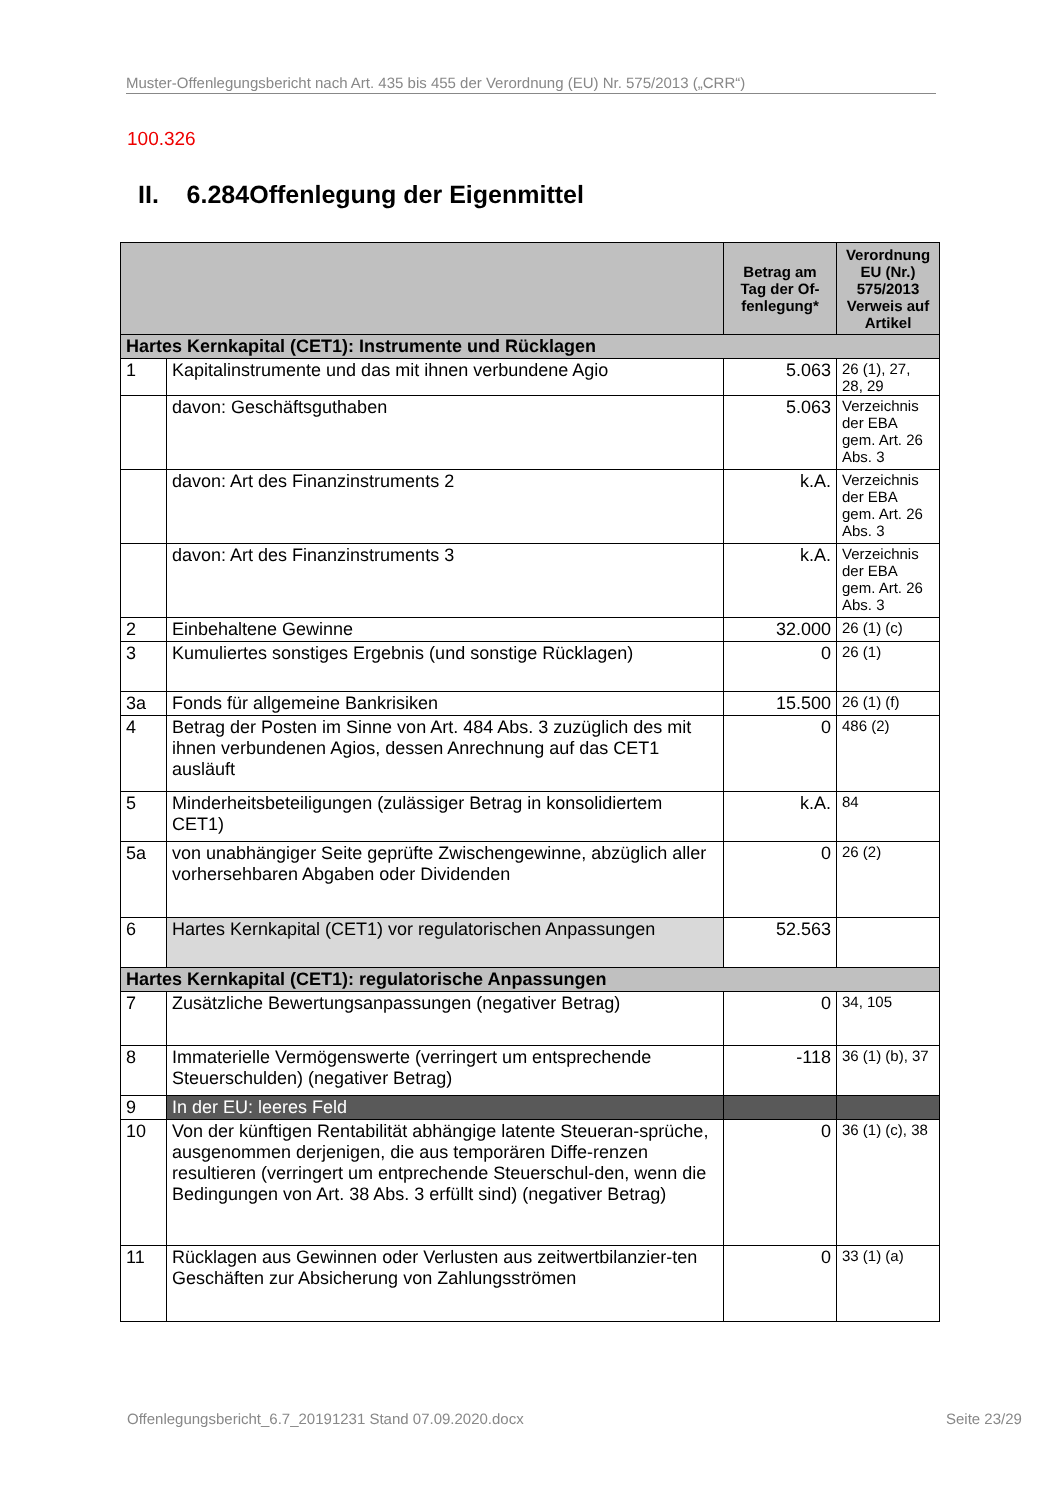Muster-Offenlegungsbericht nach Art. 435 bis 455 der Verordnung (EU) Nr. 575/2013 („CRR“)
100.326
II. 6.284Offenlegung der Eigenmittel
| | | Betrag am Tag der Of-fenlegung* | Verordnung EU (Nr.) 575/2013 Verweis auf Artikel |
| --- | --- | --- | --- |
| Hartes Kernkapital (CET1): Instrumente und Rücklagen | | | |
| 1 | Kapitalinstrumente und das mit ihnen verbundene Agio | 5.063 | 26 (1), 27, 28, 29 |
| | davon: Geschäftsguthaben | 5.063 | Verzeichnis der EBA gem. Art. 26 Abs. 3 |
| | davon: Art des Finanzinstruments 2 | k.A. | Verzeichnis der EBA gem. Art. 26 Abs. 3 |
| | davon: Art des Finanzinstruments 3 | k.A. | Verzeichnis der EBA gem. Art. 26 Abs. 3 |
| 2 | Einbehaltene Gewinne | 32.000 | 26 (1) (c) |
| 3 | Kumuliertes sonstiges Ergebnis (und sonstige Rücklagen) | 0 | 26 (1) |
| 3a | Fonds für allgemeine Bankrisiken | 15.500 | 26 (1) (f) |
| 4 | Betrag der Posten im Sinne von Art. 484 Abs. 3 zuzüglich des mit ihnen verbundenen Agios, dessen Anrechnung auf das CET1 ausläuft | 0 | 486 (2) |
| 5 | Minderheitsbeteiligungen (zulässiger Betrag in konsolidiertem CET1) | k.A. | 84 |
| 5a | von unabhängiger Seite geprüfte Zwischengewinne, abzüglich aller vorhersehbaren Abgaben oder Dividenden | 0 | 26 (2) |
| 6 | Hartes Kernkapital (CET1) vor regulatorischen Anpassungen | 52.563 | |
| Hartes Kernkapital (CET1): regulatorische Anpassungen | | | |
| 7 | Zusätzliche Bewertungsanpassungen (negativer Betrag) | 0 | 34, 105 |
| 8 | Immaterielle Vermögenswerte (verringert um entsprechende Steuerschulden) (negativer Betrag) | -118 | 36 (1) (b), 37 |
| 9 | In der EU: leeres Feld | | |
| 10 | Von der künftigen Rentabilität abhängige latente Steueran-sprüche, ausgenommen derjenigen, die aus temporären Diffe-renzen resultieren (verringert um entprechende Steuerschul-den, wenn die Bedingungen von Art. 38 Abs. 3 erfüllt sind) (negativer Betrag) | 0 | 36 (1) (c), 38 |
| 11 | Rücklagen aus Gewinnen oder Verlusten aus zeitwertbilanzier-ten Geschäften zur Absicherung von Zahlungsströmen | 0 | 33 (1) (a) |
Offenlegungsbericht_6.7_20191231 Stand 07.09.2020.docx
Seite 23/29